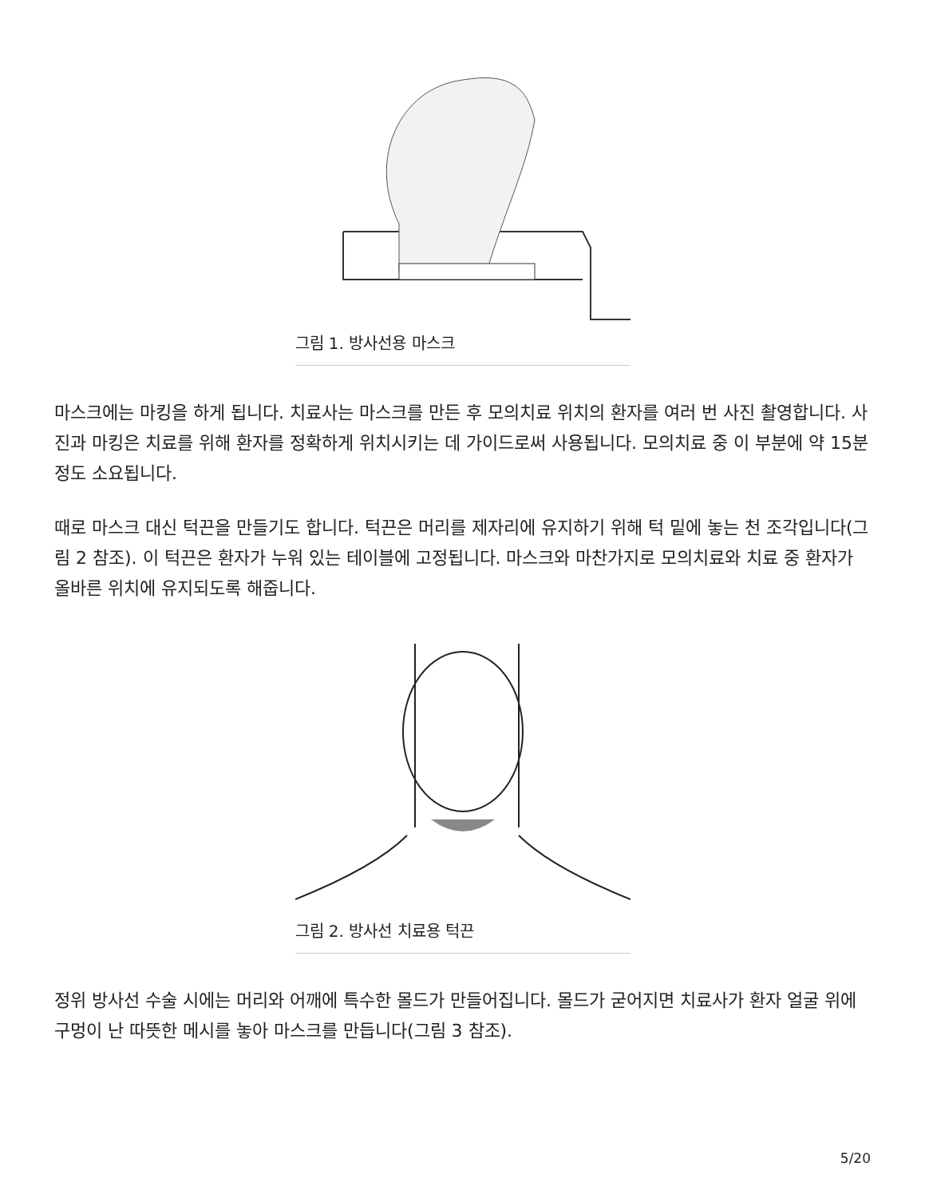그림 1. 방사선용 마스크
마스크에는 마킹을 하게 됩니다. 치료사는 마스크를 만든 후 모의치료 위치의 환자를 여러 번 사진 촬영합니다. 사진과 마킹은 치료를 위해 환자를 정확하게 위치시키는 데 가이드로써 사용됩니다. 모의치료 중 이 부분에 약 15분 정도 소요됩니다.
때로 마스크 대신 턱끈을 만들기도 합니다. 턱끈은 머리를 제자리에 유지하기 위해 턱 밑에 놓는 천 조각입니다(그림 2 참조). 이 턱끈은 환자가 누워 있는 테이블에 고정됩니다. 마스크와 마찬가지로 모의치료와 치료 중 환자가 올바른 위치에 유지되도록 해줍니다.
그림 2. 방사선 치료용 턱끈
정위 방사선 수술 시에는 머리와 어깨에 특수한 몰드가 만들어집니다. 몰드가 굳어지면 치료사가 환자 얼굴 위에 구멍이 난 따뜻한 메시를 놓아 마스크를 만듭니다(그림 3 참조).
5/20